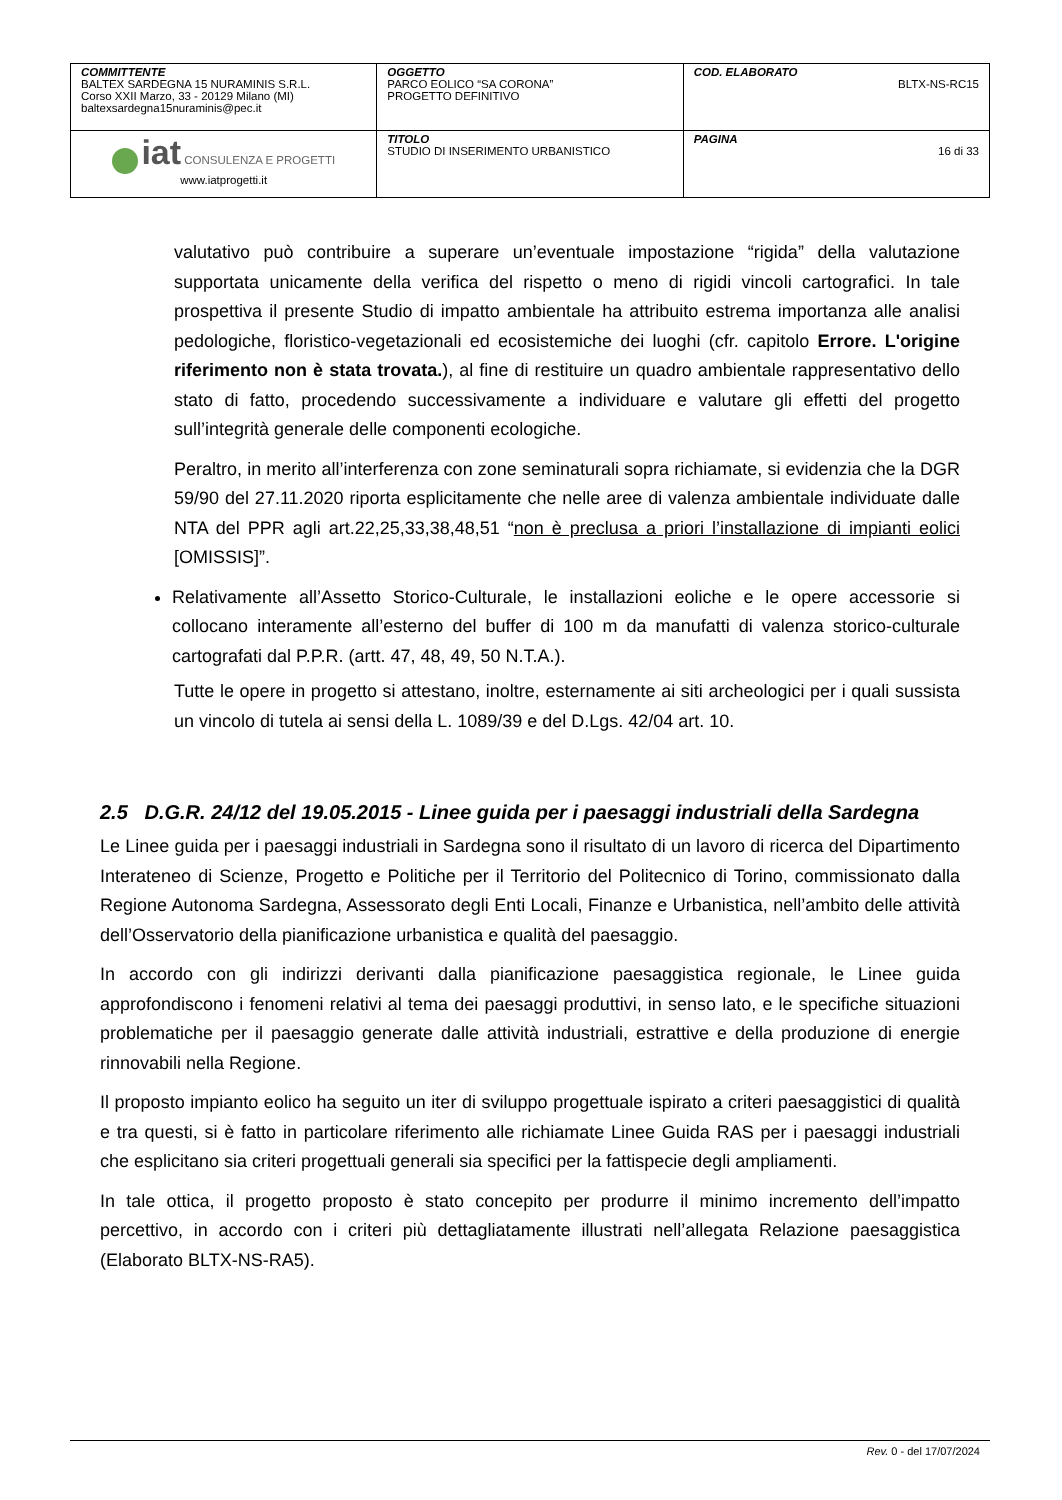| COMMITTENTE BALTEX SARDEGNA 15 NURAMINIS S.R.L. Corso XXII Marzo, 33 - 20129 Milano (MI) baltexsardegna15nuraminis@pec.it | OGGETTO PARCO EOLICO “SA CORONA” PROGETTO DEFINITIVO | COD. ELABORATO BLTX-NS-RC15 |
| iat CONSULENZA E PROGETTI www.iatprogetti.it | TITOLO STUDIO DI INSERIMENTO URBANISTICO | PAGINA 16 di 33 |
valutativo può contribuire a superare un’eventuale impostazione “rigida” della valutazione supportata unicamente della verifica del rispetto o meno di rigidi vincoli cartografici. In tale prospettiva il presente Studio di impatto ambientale ha attribuito estrema importanza alle analisi pedologiche, floristico-vegetazionali ed ecosistemiche dei luoghi (cfr. capitolo Errore. L'origine riferimento non è stata trovata.), al fine di restituire un quadro ambientale rappresentativo dello stato di fatto, procedendo successivamente a individuare e valutare gli effetti del progetto sull’integrità generale delle componenti ecologiche.
Peraltro, in merito all’interferenza con zone seminaturali sopra richiamate, si evidenzia che la DGR 59/90 del 27.11.2020 riporta esplicitamente che nelle aree di valenza ambientale individuate dalle NTA del PPR agli art.22,25,33,38,48,51 “non è preclusa a priori l’installazione di impianti eolici [OMISSIS]”.
Relativamente all’Assetto Storico-Culturale, le installazioni eoliche e le opere accessorie si collocano interamente all’esterno del buffer di 100 m da manufatti di valenza storico-culturale cartografati dal P.P.R. (artt. 47, 48, 49, 50 N.T.A.).
Tutte le opere in progetto si attestano, inoltre, esternamente ai siti archeologici per i quali sussista un vincolo di tutela ai sensi della L. 1089/39 e del D.Lgs. 42/04 art. 10.
2.5 D.G.R. 24/12 del 19.05.2015 - Linee guida per i paesaggi industriali della Sardegna
Le Linee guida per i paesaggi industriali in Sardegna sono il risultato di un lavoro di ricerca del Dipartimento Interateneo di Scienze, Progetto e Politiche per il Territorio del Politecnico di Torino, commissionato dalla Regione Autonoma Sardegna, Assessorato degli Enti Locali, Finanze e Urbanistica, nell’ambito delle attività dell’Osservatorio della pianificazione urbanistica e qualità del paesaggio.
In accordo con gli indirizzi derivanti dalla pianificazione paesaggistica regionale, le Linee guida approfondiscono i fenomeni relativi al tema dei paesaggi produttivi, in senso lato, e le specifiche situazioni problematiche per il paesaggio generate dalle attività industriali, estrattive e della produzione di energie rinnovabili nella Regione.
Il proposto impianto eolico ha seguito un iter di sviluppo progettuale ispirato a criteri paesaggistici di qualità e tra questi, si è fatto in particolare riferimento alle richiamate Linee Guida RAS per i paesaggi industriali che esplicitano sia criteri progettuali generali sia specifici per la fattispecie degli ampliamenti.
In tale ottica, il progetto proposto è stato concepito per produrre il minimo incremento dell’impatto percettivo, in accordo con i criteri più dettagliatamente illustrati nell’allegata Relazione paesaggistica (Elaborato BLTX-NS-RA5).
Rev. 0 - del 17/07/2024